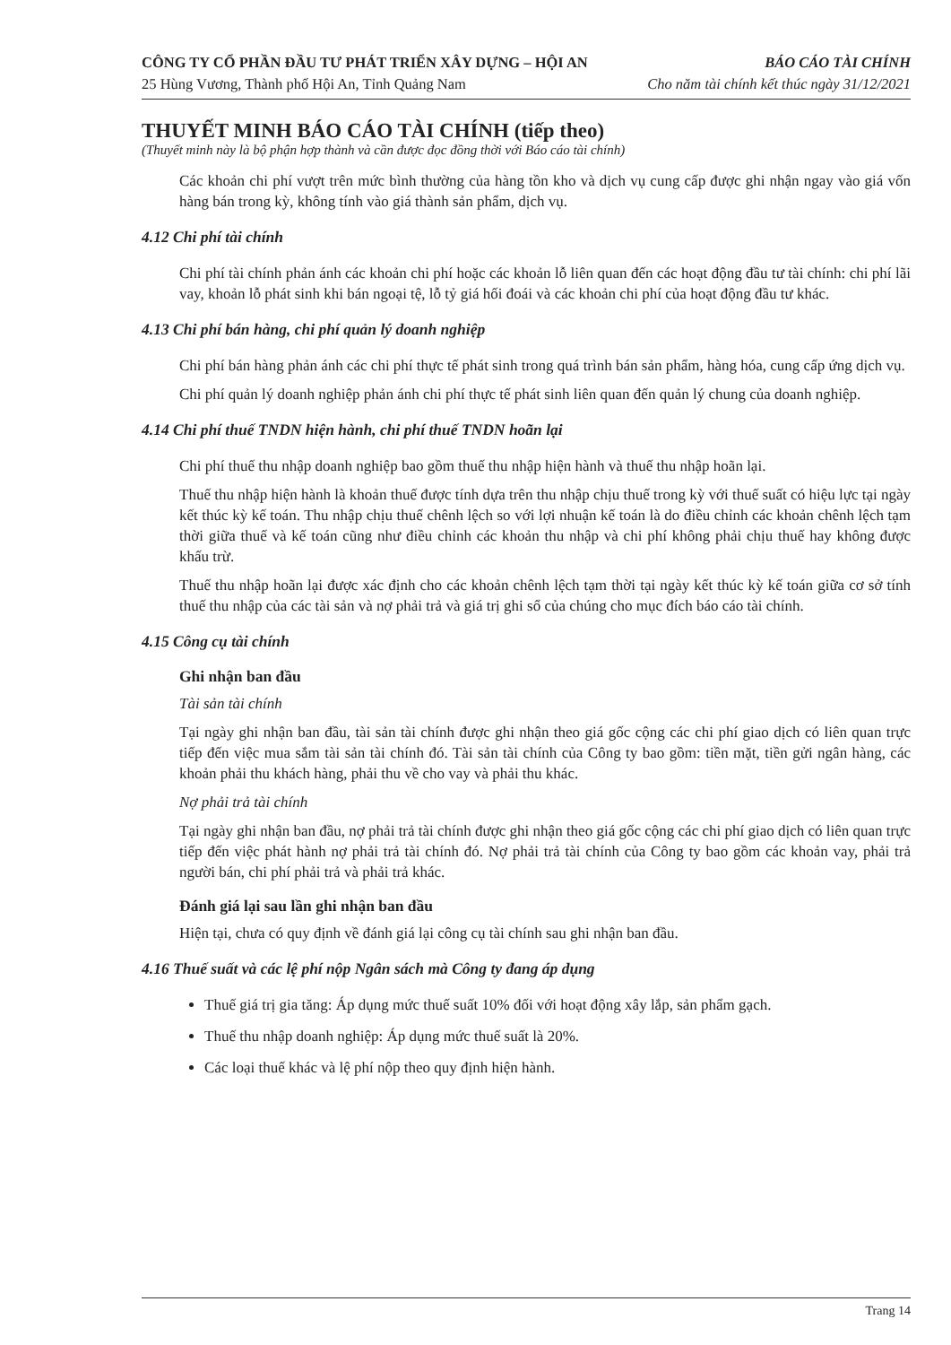CÔNG TY CỔ PHẦN ĐẦU TƯ PHÁT TRIỂN XÂY DỰNG – HỘI AN BÁO CÁO TÀI CHÍNH
25 Hùng Vương, Thành phố Hội An, Tỉnh Quảng Nam Cho năm tài chính kết thúc ngày 31/12/2021
THUYẾT MINH BÁO CÁO TÀI CHÍNH (tiếp theo)
(Thuyết minh này là bộ phận hợp thành và cần được đọc đồng thời với Báo cáo tài chính)
Các khoản chi phí vượt trên mức bình thường của hàng tồn kho và dịch vụ cung cấp được ghi nhận ngay vào giá vốn hàng bán trong kỳ, không tính vào giá thành sản phẩm, dịch vụ.
4.12 Chi phí tài chính
Chi phí tài chính phản ánh các khoản chi phí hoặc các khoản lỗ liên quan đến các hoạt động đầu tư tài chính: chi phí lãi vay, khoản lỗ phát sinh khi bán ngoại tệ, lỗ tỷ giá hối đoái và các khoản chi phí của hoạt động đầu tư khác.
4.13 Chi phí bán hàng, chi phí quản lý doanh nghiệp
Chi phí bán hàng phản ánh các chi phí thực tế phát sinh trong quá trình bán sản phẩm, hàng hóa, cung cấp ứng dịch vụ.
Chi phí quản lý doanh nghiệp phản ánh chi phí thực tế phát sinh liên quan đến quản lý chung của doanh nghiệp.
4.14 Chi phí thuế TNDN hiện hành, chi phí thuế TNDN hoãn lại
Chi phí thuế thu nhập doanh nghiệp bao gồm thuế thu nhập hiện hành và thuế thu nhập hoãn lại.
Thuế thu nhập hiện hành là khoản thuế được tính dựa trên thu nhập chịu thuế trong kỳ với thuế suất có hiệu lực tại ngày kết thúc kỳ kế toán. Thu nhập chịu thuế chênh lệch so với lợi nhuận kế toán là do điều chỉnh các khoản chênh lệch tạm thời giữa thuế và kế toán cũng như điều chỉnh các khoản thu nhập và chi phí không phải chịu thuế hay không được khấu trừ.
Thuế thu nhập hoãn lại được xác định cho các khoản chênh lệch tạm thời tại ngày kết thúc kỳ kế toán giữa cơ sở tính thuế thu nhập của các tài sản và nợ phải trả và giá trị ghi sổ của chúng cho mục đích báo cáo tài chính.
4.15 Công cụ tài chính
Ghi nhận ban đầu
Tài sản tài chính
Tại ngày ghi nhận ban đầu, tài sản tài chính được ghi nhận theo giá gốc cộng các chi phí giao dịch có liên quan trực tiếp đến việc mua sắm tài sản tài chính đó. Tài sản tài chính của Công ty bao gồm: tiền mặt, tiền gửi ngân hàng, các khoản phải thu khách hàng, phải thu về cho vay và phải thu khác.
Nợ phải trả tài chính
Tại ngày ghi nhận ban đầu, nợ phải trả tài chính được ghi nhận theo giá gốc cộng các chi phí giao dịch có liên quan trực tiếp đến việc phát hành nợ phải trả tài chính đó. Nợ phải trả tài chính của Công ty bao gồm các khoản vay, phải trả người bán, chi phí phải trả và phải trả khác.
Đánh giá lại sau lần ghi nhận ban đầu
Hiện tại, chưa có quy định về đánh giá lại công cụ tài chính sau ghi nhận ban đầu.
4.16 Thuế suất và các lệ phí nộp Ngân sách mà Công ty đang áp dụng
Thuế giá trị gia tăng: Áp dụng mức thuế suất 10% đối với hoạt động xây lắp, sản phẩm gạch.
Thuế thu nhập doanh nghiệp: Áp dụng mức thuế suất là 20%.
Các loại thuế khác và lệ phí nộp theo quy định hiện hành.
Trang 14